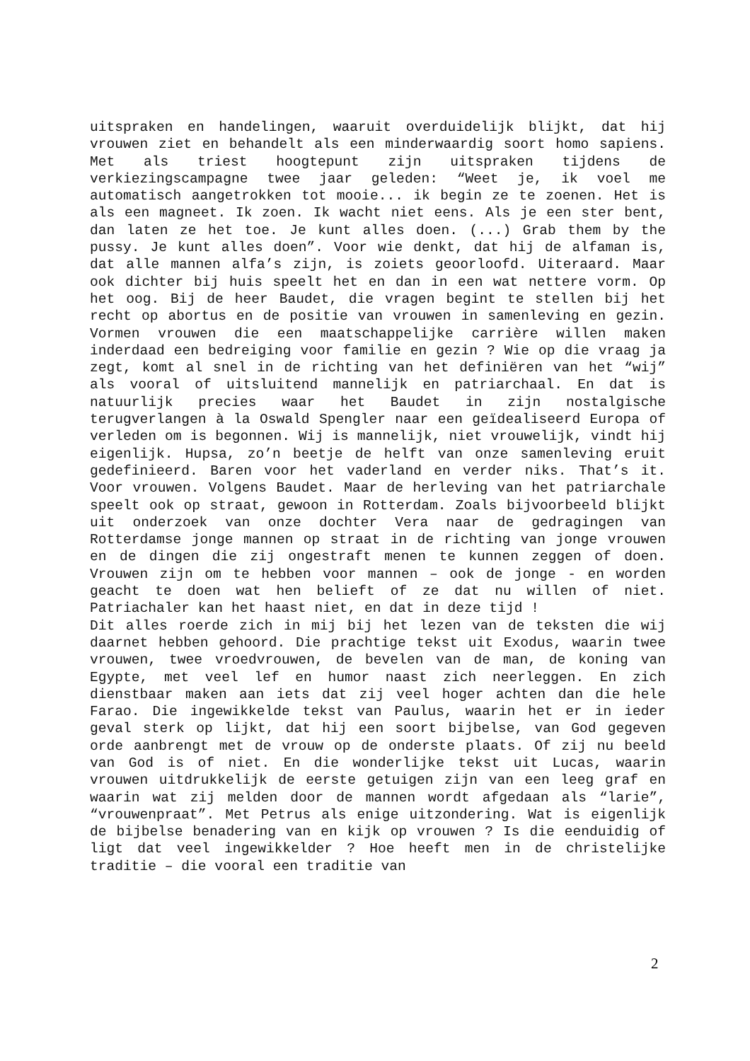uitspraken en handelingen, waaruit overduidelijk blijkt, dat hij vrouwen ziet en behandelt als een minderwaardig soort homo sapiens. Met als triest hoogtepunt zijn uitspraken tijdens de verkiezingscampagne twee jaar geleden: “Weet je, ik voel me automatisch aangetrokken tot mooie... ik begin ze te zoenen. Het is als een magneet. Ik zoen. Ik wacht niet eens. Als je een ster bent, dan laten ze het toe. Je kunt alles doen. (...) Grab them by the pussy. Je kunt alles doen”. Voor wie denkt, dat hij de alfaman is, dat alle mannen alfa’s zijn, is zoiets geoorloofd. Uiteraard. Maar ook dichter bij huis speelt het en dan in een wat nettere vorm. Op het oog. Bij de heer Baudet, die vragen begint te stellen bij het recht op abortus en de positie van vrouwen in samenleving en gezin. Vormen vrouwen die een maatschappelijke carrière willen maken inderdaad een bedreiging voor familie en gezin ? Wie op die vraag ja zegt, komt al snel in de richting van het definiëren van het “wij” als vooral of uitsluitend mannelijk en patriarchaal. En dat is natuurlijk precies waar het Baudet in zijn nostalgische terugverlangen à la Oswald Spengler naar een geïdealiseerd Europa of verleden om is begonnen. Wij is mannelijk, niet vrouwelijk, vindt hij eigenlijk. Hupsa, zo’n beetje de helft van onze samenleving eruit gedefinieerd. Baren voor het vaderland en verder niks. That’s it. Voor vrouwen. Volgens Baudet. Maar de herleving van het patriarchale speelt ook op straat, gewoon in Rotterdam. Zoals bijvoorbeeld blijkt uit onderzoek van onze dochter Vera naar de gedragingen van Rotterdamse jonge mannen op straat in de richting van jonge vrouwen en de dingen die zij ongestraft menen te kunnen zeggen of doen. Vrouwen zijn om te hebben voor mannen – ook de jonge - en worden geacht te doen wat hen belieft of ze dat nu willen of niet. Patriachaler kan het haast niet, en dat in deze tijd !
Dit alles roerde zich in mij bij het lezen van de teksten die wij daarnet hebben gehoord. Die prachtige tekst uit Exodus, waarin twee vrouwen, twee vroedvrouwen, de bevelen van de man, de koning van Egypte, met veel lef en humor naast zich neerleggen. En zich dienstbaar maken aan iets dat zij veel hoger achten dan die hele Farao. Die ingewikkelde tekst van Paulus, waarin het er in ieder geval sterk op lijkt, dat hij een soort bijbelse, van God gegeven orde aanbrengt met de vrouw op de onderste plaats. Of zij nu beeld van God is of niet. En die wonderlijke tekst uit Lucas, waarin vrouwen uitdrukkelijk de eerste getuigen zijn van een leeg graf en waarin wat zij melden door de mannen wordt afgedaan als “larie”, “vrouwenpraat”. Met Petrus als enige uitzondering. Wat is eigenlijk de bijbelse benadering van en kijk op vrouwen ? Is die eenduidig of ligt dat veel ingewikkelder ? Hoe heeft men in de christelijke traditie – die vooral een traditie van
2